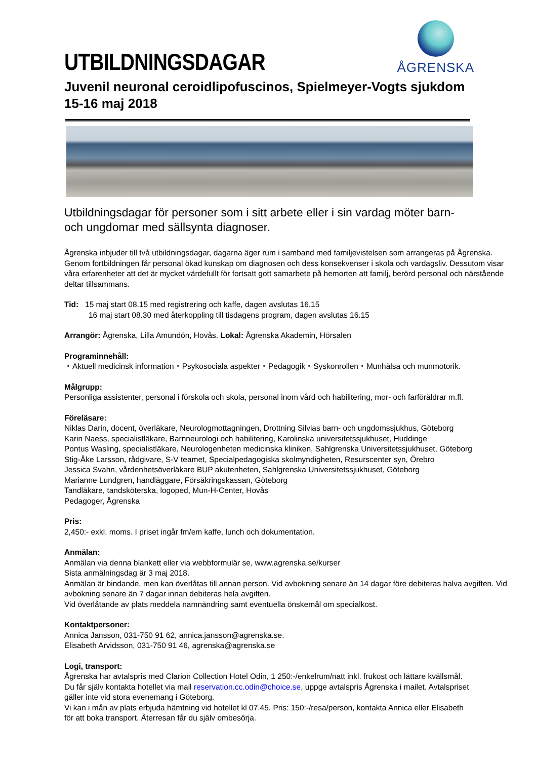UTBILDNINGSDAGAR
ÅGRENSKA
Juvenil neuronal ceroidlipofuscinos, Spielmeyer-Vogts sjukdom
15-16 maj 2018
Utbildningsdagar för personer som i sitt arbete eller i sin vardag möter barn- och ungdomar med sällsynta diagnoser.
Ågrenska inbjuder till två utbildningsdagar, dagarna äger rum i samband med familjevistelsen som arrangeras på Ågrenska. Genom fortbildningen får personal ökad kunskap om diagnosen och dess konsekvenser i skola och vardagsliv. Dessutom visar våra erfarenheter att det är mycket värdefullt för fortsatt gott samarbete på hemorten att familj, berörd personal och närstående deltar tillsammans.
Tid: 15 maj start 08.15 med registrering och kaffe, dagen avslutas 16.15
16 maj start 08.30 med återkoppling till tisdagens program, dagen avslutas 16.15
Arrangör: Ågrenska, Lilla Amundön, Hovås. Lokal: Ågrenska Akademin, Hörsalen
Programinnehåll:
・Aktuell medicinsk information・Psykosociala aspekter・Pedagogik・Syskonrollen・Munhälsa och munmotorik.
Målgrupp:
Personliga assistenter, personal i förskola och skola, personal inom vård och habilitering, mor- och farföräldrar m.fl.
Föreläsare:
Niklas Darin, docent, överläkare, Neurologmottagningen, Drottning Silvias barn- och ungdomssjukhus, Göteborg
Karin Naess, specialistläkare, Barnneurologi och habilitering, Karolinska universitetssjukhuset, Huddinge
Pontus Wasling, specialistläkare, Neurologenheten medicinska kliniken, Sahlgrenska Universitetssjukhuset, Göteborg
Stig-Åke Larsson, rådgivare, S-V teamet, Specialpedagogiska skolmyndigheten, Resurscenter syn, Örebro
Jessica Svahn, vårdenhetsöverläkare BUP akutenheten, Sahlgrenska Universitetssjukhuset, Göteborg
Marianne Lundgren, handläggare, Försäkringskassan, Göteborg
Tandläkare, tandsköterska, logoped, Mun-H-Center, Hovås
Pedagoger, Ågrenska
Pris:
2,450:- exkl. moms. I priset ingår fm/em kaffe, lunch och dokumentation.
Anmälan:
Anmälan via denna blankett eller via webbformulär se, www.agrenska.se/kurser
Sista anmälningsdag är 3 maj 2018.
Anmälan är bindande, men kan överlåtas till annan person. Vid avbokning senare än 14 dagar före debiteras halva avgiften. Vid avbokning senare än 7 dagar innan debiteras hela avgiften.
Vid överlåtande av plats meddela namnändring samt eventuella önskemål om specialkost.
Kontaktpersoner:
Annica Jansson, 031-750 91 62, annica.jansson@agrenska.se.
Elisabeth Arvidsson, 031-750 91 46, agrenska@agrenska.se
Logi, transport:
Ågrenska har avtalspris med Clarion Collection Hotel Odin, 1 250:-/enkelrum/natt inkl. frukost och lättare kvällsmål. Du får själv kontakta hotellet via mail reservation.cc.odin@choice.se, uppge avtalspris Ågrenska i mailet. Avtalspriset gäller inte vid stora evenemang i Göteborg.
Vi kan i mån av plats erbjuda hämtning vid hotellet kl 07.45. Pris: 150:-/resa/person, kontakta Annica eller Elisabeth för att boka transport. Återresan får du själv ombesörja.